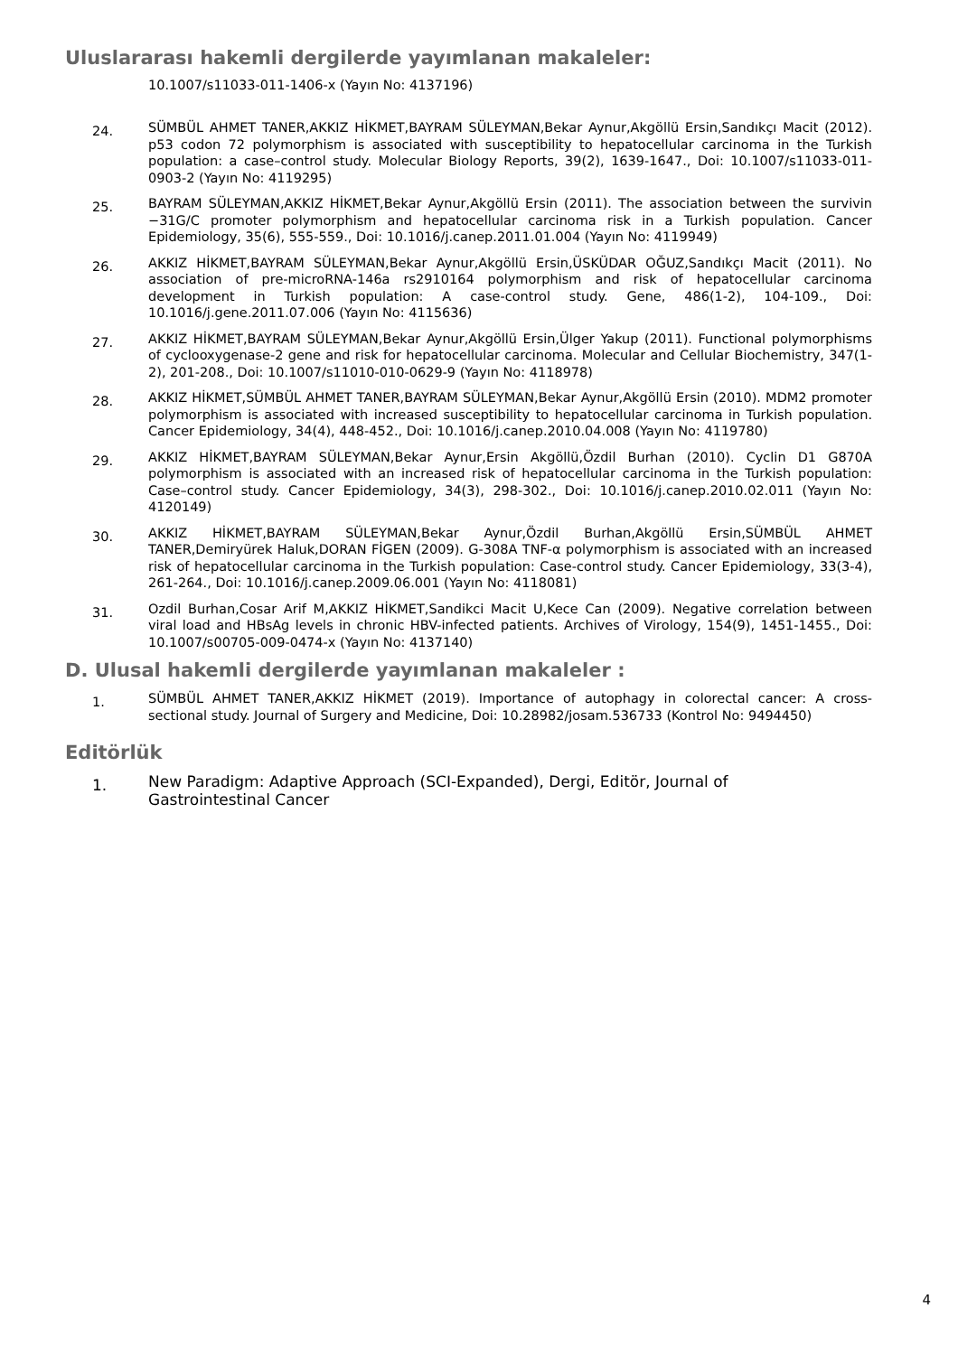Uluslararası hakemli dergilerde yayımlanan makaleler:
10.1007/s11033-011-1406-x (Yayın No: 4137196)
24.
SÜMBÜL AHMET TANER,AKKIZ HİKMET,BAYRAM SÜLEYMAN,Bekar Aynur,Akgöllü Ersin,Sandıkçı Macit (2012). p53 codon 72 polymorphism is associated with susceptibility to hepatocellular carcinoma in the Turkish population: a case–control study. Molecular Biology Reports, 39(2), 1639-1647., Doi: 10.1007/s11033-011-0903-2 (Yayın No: 4119295)
25.
BAYRAM SÜLEYMAN,AKKIZ HİKMET,Bekar Aynur,Akgöllü Ersin (2011). The association between the survivin −31G/C promoter polymorphism and hepatocellular carcinoma risk in a Turkish population. Cancer Epidemiology, 35(6), 555-559., Doi: 10.1016/j.canep.2011.01.004 (Yayın No: 4119949)
26.
AKKIZ HİKMET,BAYRAM SÜLEYMAN,Bekar Aynur,Akgöllü Ersin,ÜSKÜDAR OĞUZ,Sandıkçı Macit (2011). No association of pre-microRNA-146a rs2910164 polymorphism and risk of hepatocellular carcinoma development in Turkish population: A case-control study. Gene, 486(1-2), 104-109., Doi: 10.1016/j.gene.2011.07.006 (Yayın No: 4115636)
27.
AKKIZ HİKMET,BAYRAM SÜLEYMAN,Bekar Aynur,Akgöllü Ersin,Ülger Yakup (2011). Functional polymorphisms of cyclooxygenase-2 gene and risk for hepatocellular carcinoma. Molecular and Cellular Biochemistry, 347(1-2), 201-208., Doi: 10.1007/s11010-010-0629-9 (Yayın No: 4118978)
28.
AKKIZ HİKMET,SÜMBÜL AHMET TANER,BAYRAM SÜLEYMAN,Bekar Aynur,Akgöllü Ersin (2010). MDM2 promoter polymorphism is associated with increased susceptibility to hepatocellular carcinoma in Turkish population. Cancer Epidemiology, 34(4), 448-452., Doi: 10.1016/j.canep.2010.04.008 (Yayın No: 4119780)
29.
AKKIZ HİKMET,BAYRAM SÜLEYMAN,Bekar Aynur,Ersin Akgöllü,Özdil Burhan (2010). Cyclin D1 G870A polymorphism is associated with an increased risk of hepatocellular carcinoma in the Turkish population: Case–control study. Cancer Epidemiology, 34(3), 298-302., Doi: 10.1016/j.canep.2010.02.011 (Yayın No: 4120149)
30.
AKKIZ HİKMET,BAYRAM SÜLEYMAN,Bekar Aynur,Özdil Burhan,Akgöllü Ersin,SÜMBÜL AHMET TANER,Demiryürek Haluk,DORAN FİGEN (2009). G-308A TNF-α polymorphism is associated with an increased risk of hepatocellular carcinoma in the Turkish population: Case-control study. Cancer Epidemiology, 33(3-4), 261-264., Doi: 10.1016/j.canep.2009.06.001 (Yayın No: 4118081)
31.
Ozdil Burhan,Cosar Arif M,AKKIZ HİKMET,Sandikci Macit U,Kece Can (2009). Negative correlation between viral load and HBsAg levels in chronic HBV-infected patients. Archives of Virology, 154(9), 1451-1455., Doi: 10.1007/s00705-009-0474-x (Yayın No: 4137140)
D. Ulusal hakemli dergilerde yayımlanan makaleler :
1.
SÜMBÜL AHMET TANER,AKKIZ HİKMET (2019). Importance of autophagy in colorectal cancer: A cross-sectional study. Journal of Surgery and Medicine, Doi: 10.28982/josam.536733 (Kontrol No: 9494450)
Editörlük
1.
New Paradigm: Adaptive Approach (SCI-Expanded), Dergi, Editör, Journal of Gastrointestinal Cancer
4